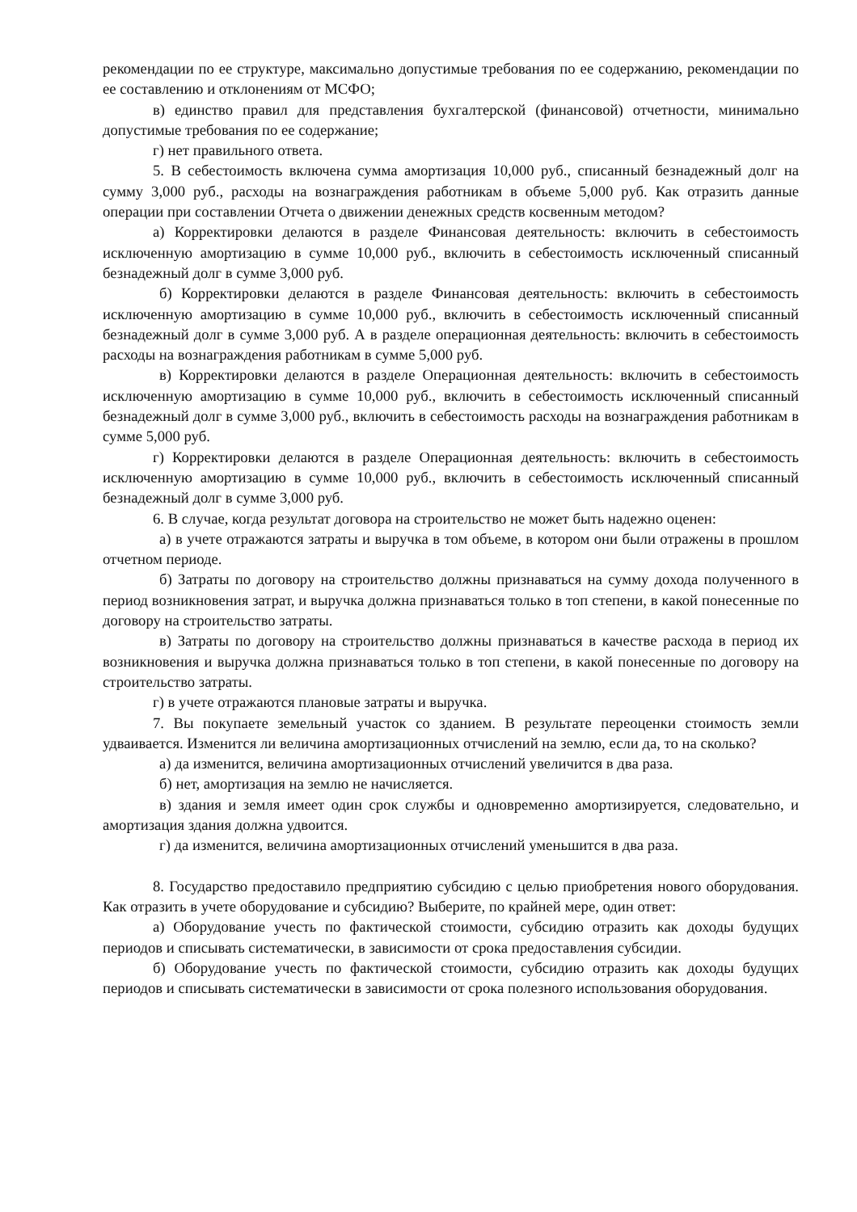рекомендации по ее структуре, максимально допустимые требования по ее содержанию, рекомендации по ее составлению и отклонениям от МСФО;
в) единство правил для представления бухгалтерской (финансовой) отчетности, минимально допустимые требования по ее содержание;
г) нет правильного ответа.
5. В себестоимость включена сумма амортизация 10,000 руб., списанный безнадежный долг на сумму 3,000 руб., расходы на вознаграждения работникам в объеме 5,000 руб. Как отразить данные операции при составлении Отчета о движении денежных средств косвенным методом?
а) Корректировки делаются в разделе Финансовая деятельность: включить в себестоимость исключенную амортизацию в сумме 10,000 руб., включить в себестоимость исключенный списанный безнадежный долг в сумме 3,000 руб.
б) Корректировки делаются в разделе Финансовая деятельность: включить в себестоимость исключенную амортизацию в сумме 10,000 руб., включить в себестоимость исключенный списанный безнадежный долг в сумме 3,000 руб. А в разделе операционная деятельность: включить в себестоимость расходы на вознаграждения работникам в сумме 5,000 руб.
в) Корректировки делаются в разделе Операционная деятельность: включить в себестоимость исключенную амортизацию в сумме 10,000 руб., включить в себестоимость исключенный списанный безнадежный долг в сумме 3,000 руб., включить в себестоимость расходы на вознаграждения работникам в сумме 5,000 руб.
г) Корректировки делаются в разделе Операционная деятельность: включить в себестоимость исключенную амортизацию в сумме 10,000 руб., включить в себестоимость исключенный списанный безнадежный долг в сумме 3,000 руб.
6. В случае, когда результат договора на строительство не может быть надежно оценен:
а) в учете отражаются затраты и выручка в том объеме, в котором они были отражены в прошлом отчетном периоде.
б) Затраты по договору на строительство должны признаваться на сумму дохода полученного в период возникновения затрат, и выручка должна признаваться только в топ степени, в какой понесенные по договору на строительство затраты.
в) Затраты по договору на строительство должны признаваться в качестве расхода в период их возникновения и выручка должна признаваться только в топ степени, в какой понесенные по договору на строительство затраты.
г) в учете отражаются плановые затраты и выручка.
7. Вы покупаете земельный участок со зданием. В результате переоценки стоимость земли удваивается. Изменится ли величина амортизационных отчислений на землю, если да, то на сколько?
а) да изменится, величина амортизационных отчислений увеличится в два раза.
б) нет, амортизация на землю не начисляется.
в) здания и земля имеет один срок службы и одновременно амортизируется, следовательно, и амортизация здания должна удвоится.
г) да изменится, величина амортизационных отчислений уменьшится в два раза.
8. Государство предоставило предприятию субсидию с целью приобретения нового оборудования. Как отразить в учете оборудование и субсидию? Выберите, по крайней мере, один ответ:
а) Оборудование учесть по фактической стоимости, субсидию отразить как доходы будущих периодов и списывать систематически, в зависимости от срока предоставления субсидии.
б) Оборудование учесть по фактической стоимости, субсидию отразить как доходы будущих периодов и списывать систематически в зависимости от срока полезного использования оборудования.